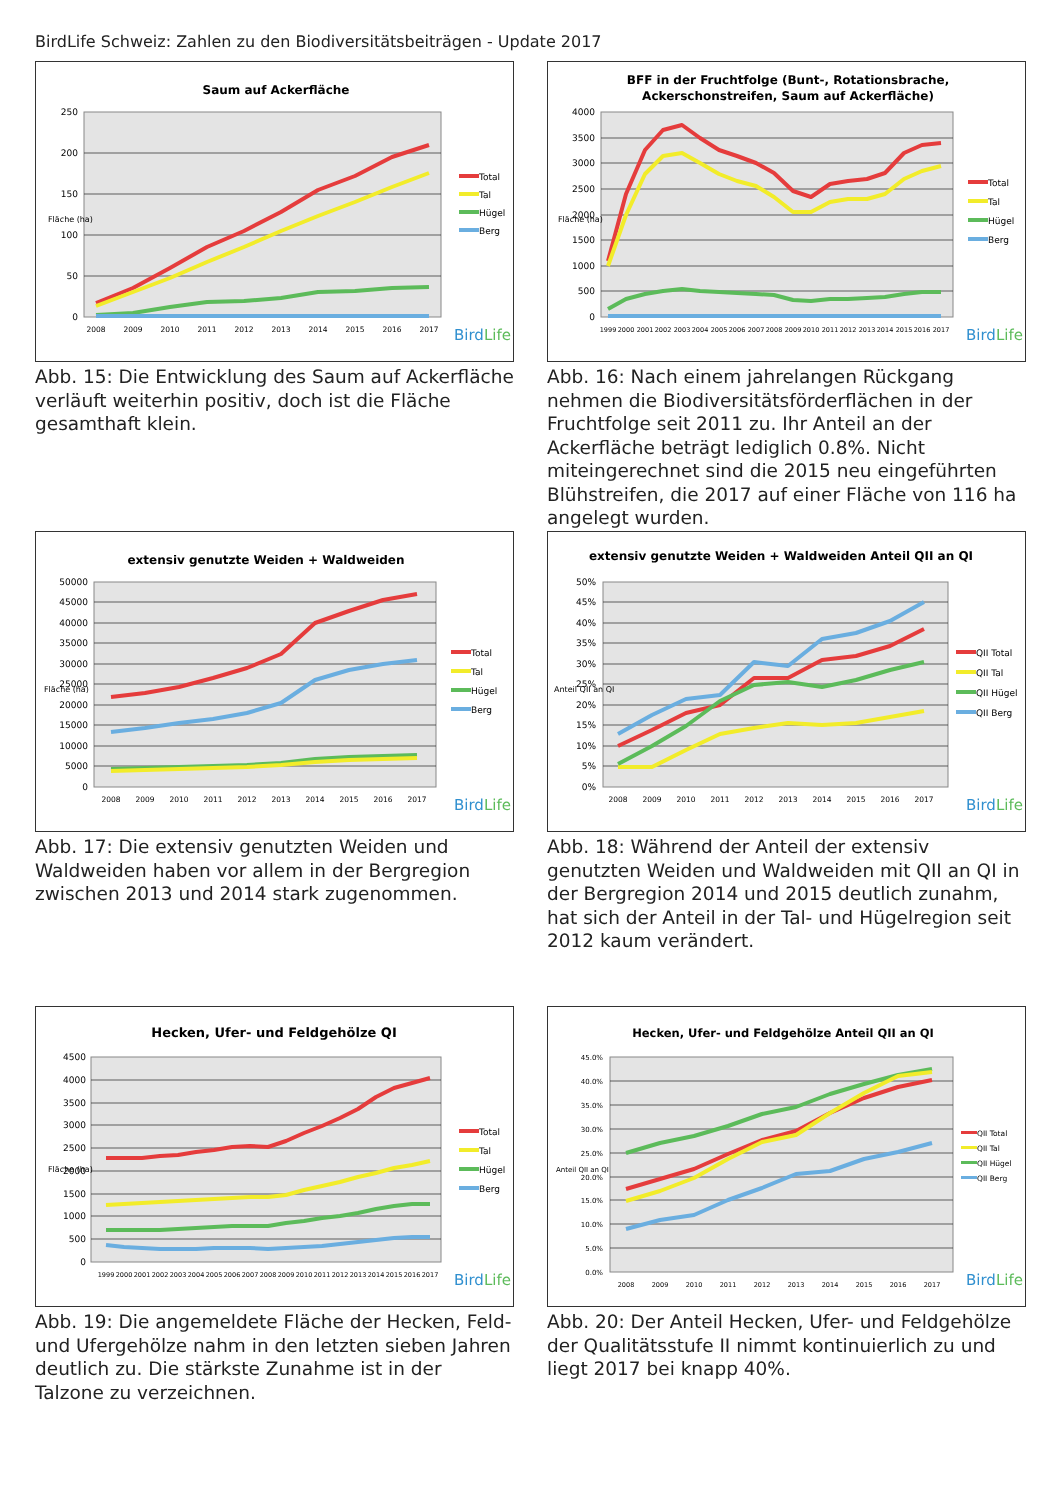BirdLife Schweiz: Zahlen zu den Biodiversitätsbeiträgen - Update 2017
Saum auf Ackerfläche
0
50
100
150
200
250
Fläche (ha)
2008
2009
2010
2011
2012
2013
2014
2015
2016
2017
Total
Tal
Hügel
Berg
BirdLife
Abb. 15: Die Entwicklung des Saum auf Ackerfläche verläuft weiterhin positiv, doch ist die Fläche gesamthaft klein.
BFF in der Fruchtfolge (Bunt-, Rotationsbrache,
Ackerschonstreifen, Saum auf Ackerfläche)
0
500
1000
1500
2000
2500
3000
3500
4000
Fläche (ha)
1999
2000
2001
2002
2003
2004
2005
2006
2007
2008
2009
2010
2011
2012
2013
2014
2015
2016
2017
Total
Tal
Hügel
Berg
BirdLife
Abb. 16: Nach einem jahrelangen Rückgang nehmen die Biodiversitätsförderflächen in der Fruchtfolge seit 2011 zu. Ihr Anteil an der Ackerfläche beträgt lediglich 0.8%. Nicht miteingerechnet sind die 2015 neu eingeführten Blühstreifen, die 2017 auf einer Fläche von 116 ha angelegt wurden.
extensiv genutzte Weiden + Waldweiden
0
5000
10000
15000
20000
25000
30000
35000
40000
45000
50000
Fläche (ha)
2008
2009
2010
2011
2012
2013
2014
2015
2016
2017
Total
Tal
Hügel
Berg
BirdLife
Abb. 17: Die extensiv genutzten Weiden und Waldweiden haben vor allem in der Bergregion zwischen 2013 und 2014 stark zugenommen.
extensiv genutzte Weiden + Waldweiden Anteil QII an QI
0%
5%
10%
15%
20%
25%
30%
35%
40%
45%
50%
Anteil QII an QI
2008
2009
2010
2011
2012
2013
2014
2015
2016
2017
QII Total
QII Tal
QII Hügel
QII Berg
BirdLife
Abb. 18: Während der Anteil der extensiv genutzten Weiden und Waldweiden mit QII an QI in der Bergregion 2014 und 2015 deutlich zunahm, hat sich der Anteil in der Tal- und Hügelregion seit 2012 kaum verändert.
Hecken, Ufer- und Feldgehölze QI
0
500
1000
1500
2000
2500
3000
3500
4000
4500
Fläche (ha)
1999
2000
2001
2002
2003
2004
2005
2006
2007
2008
2009
2010
2011
2012
2013
2014
2015
2016
2017
Total
Tal
Hügel
Berg
BirdLife
Abb. 19: Die angemeldete Fläche der Hecken, Feld- und Ufergehölze nahm in den letzten sieben Jahren deutlich zu. Die stärkste Zunahme ist in der Talzone zu verzeichnen.
Hecken, Ufer- und Feldgehölze Anteil QII an QI
0.0%
5.0%
10.0%
15.0%
20.0%
25.0%
30.0%
35.0%
40.0%
45.0%
Anteil QII an QI
2008
2009
2010
2011
2012
2013
2014
2015
2016
2017
QII Total
QII Tal
QII Hügel
QII Berg
BirdLife
Abb. 20: Der Anteil Hecken, Ufer- und Feldgehölze der Qualitätsstufe II nimmt kontinuierlich zu und liegt 2017 bei knapp 40%.